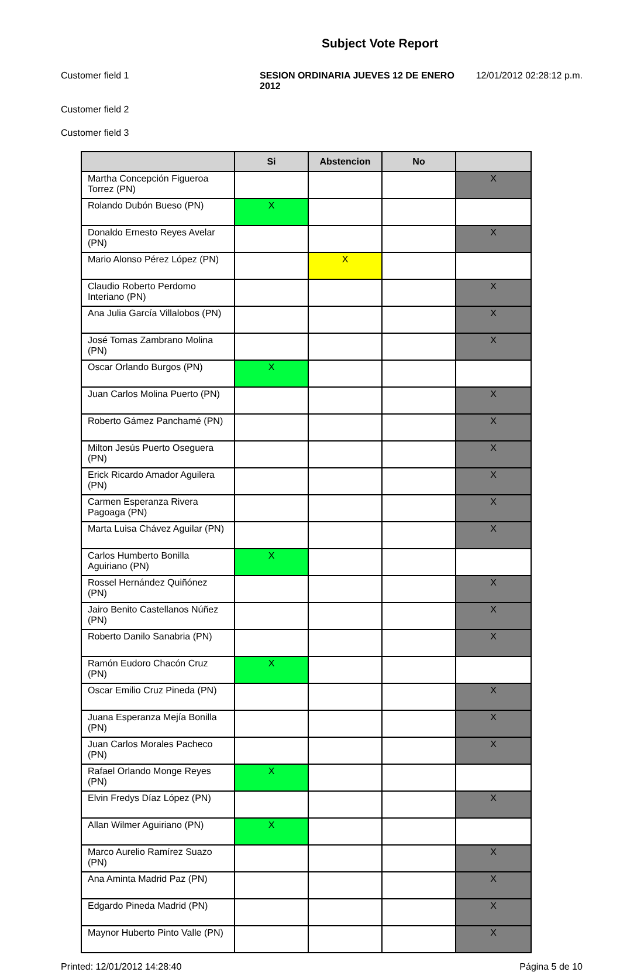Subject Vote Report
Customer field 1 SESION ORDINARIA JUEVES 12 DE ENERO 2012
12/01/2012 02:28:12 p.m.
Customer field 2
Customer field 3
| | Si | Abstencion | No | |
| --- | --- | --- | --- | --- |
| Martha Concepción Figueroa Torrez (PN) | | | | X |
| Rolando Dubón Bueso (PN) | X | | | |
| Donaldo Ernesto Reyes Avelar (PN) | | | | X |
| Mario Alonso Pérez López (PN) | | X | | |
| Claudio Roberto Perdomo Interiano (PN) | | | | X |
| Ana Julia García Villalobos (PN) | | | | X |
| José Tomas Zambrano Molina (PN) | | | | X |
| Oscar Orlando Burgos (PN) | X | | | |
| Juan Carlos Molina Puerto (PN) | | | | X |
| Roberto Gámez Panchamé (PN) | | | | X |
| Milton Jesús Puerto Oseguera (PN) | | | | X |
| Erick Ricardo Amador Aguilera (PN) | | | | X |
| Carmen Esperanza Rivera Pagoaga (PN) | | | | X |
| Marta Luisa Chávez Aguilar (PN) | | | | X |
| Carlos Humberto Bonilla Aguiriano (PN) | X | | | |
| Rossel Hernández Quiñónez (PN) | | | | X |
| Jairo Benito Castellanos Núñez (PN) | | | | X |
| Roberto Danilo Sanabria (PN) | | | | X |
| Ramón Eudoro Chacón Cruz (PN) | X | | | |
| Oscar Emilio Cruz Pineda (PN) | | | | X |
| Juana Esperanza Mejía Bonilla (PN) | | | | X |
| Juan Carlos Morales Pacheco (PN) | | | | X |
| Rafael Orlando Monge Reyes (PN) | X | | | |
| Elvin Fredys Díaz López (PN) | | | | X |
| Allan Wilmer Aguiriano (PN) | X | | | |
| Marco Aurelio Ramírez Suazo (PN) | | | | X |
| Ana Aminta Madrid Paz (PN) | | | | X |
| Edgardo Pineda Madrid (PN) | | | | X |
| Maynor Huberto Pinto Valle (PN) | | | | X |
Printed: 12/01/2012 14:28:40 Página 5 de 10